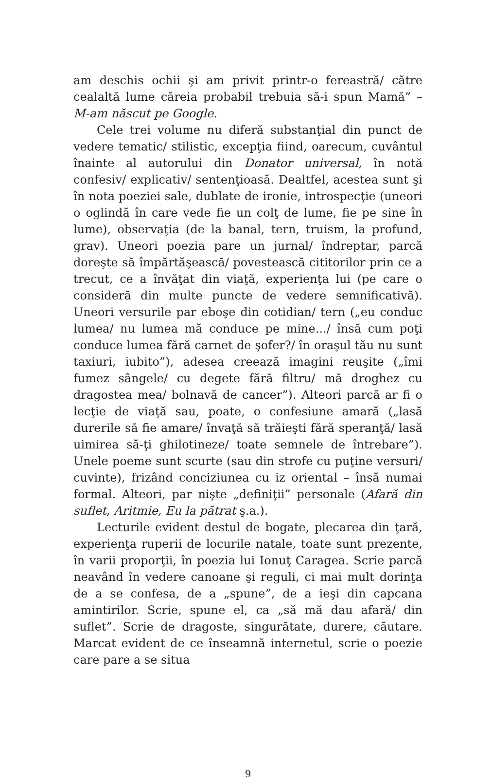am deschis ochii şi am privit printr-o fereastră/ către cealaltă lume căreia probabil trebuia să-i spun Mamă” – M-am născut pe Google.
Cele trei volume nu diferă substanţial din punct de vedere tematic/ stilistic, excepţia fiind, oarecum, cuvântul înainte al autorului din Donator universal, în notă confesiv/ explicativ/ sentenţioasă. Dealtfel, acestea sunt şi în nota poeziei sale, dublate de ironie, introspecţie (uneori o oglindă în care vede fie un colţ de lume, fie pe sine în lume), observaţia (de la banal, tern, truism, la profund, grav). Uneori poezia pare un jurnal/ îndreptar, parcă doreşte să împărtăşească/ povestească cititorilor prin ce a trecut, ce a învăţat din viaţă, experienţa lui (pe care o consideră din multe puncte de vedere semnificativă). Uneori versurile par eboşe din cotidian/ tern („eu conduc lumea/ nu lumea mă conduce pe mine.../ însă cum poţi conduce lumea fără carnet de şofer?/ în oraşul tău nu sunt taxiuri, iubito”), adesea creează imagini reuşite („îmi fumez sângele/ cu degete fără filtru/ mă droghez cu dragostea mea/ bolnavă de cancer”). Alteori parcă ar fi o lecţie de viaţă sau, poate, o confesiune amară („lasă durerile să fie amare/ învaţă să trăieşti fără speranţă/ lasă uimirea să-ţi ghilotineze/ toate semnele de întrebare”). Unele poeme sunt scurte (sau din strofe cu puţine versuri/ cuvinte), frizând conciziunea cu iz oriental – însă numai formal. Alteori, par nişte „definiţii” personale (Afară din suflet, Aritmie, Eu la pătrat ş.a.).
Lecturile evident destul de bogate, plecarea din ţară, experienţa ruperii de locurile natale, toate sunt prezente, în varii proporţii, în poezia lui Ionuţ Caragea. Scrie parcă neavând în vedere canoane şi reguli, ci mai mult dorinţa de a se confesa, de a „spune”, de a ieşi din capcana amintirilor. Scrie, spune el, ca „să mă dau afară/ din suflet”. Scrie de dragoste, singurătate, durere, căutare. Marcat evident de ce înseamnă internetul, scrie o poezie care pare a se situa
9